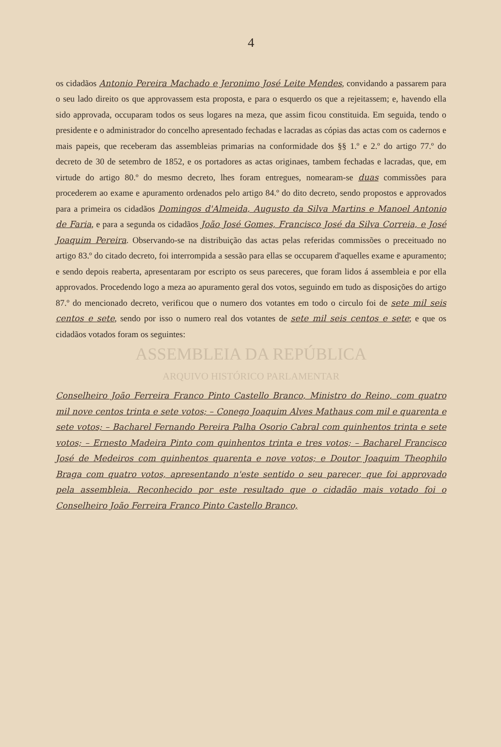4
os cidadãos Antonio Pereira Machado e Jeronimo José Leite Mendes, convidando a passarem para o seu lado direito os que approvassem esta proposta, e para o esquerdo os que a rejeitassem; e, havendo ella sido approvada, occuparam todos os seus logares na meza, que assim ficou constituida. Em seguida, tendo o presidente e o administrador do concelho apresentado fechadas e lacradas as cópias das actas com os cadernos e mais papeis, que receberam das assembleias primarias na conformidade dos §§ 1.º e 2.º do artigo 77.º do decreto de 30 de setembro de 1852, e os portadores as actas originaes, tambem fechadas e lacradas, que, em virtude do artigo 80.º do mesmo decreto, lhes foram entregues, nomearam-se duas commissões para procederem ao exame e apuramento ordenados pelo artigo 84.º do dito decreto, sendo propostos e approvados para a primeira os cidadãos Domingos d'Almeida, Augusto da Silva Martins e Manoel Antonio de Faria, e para a segunda os cidadãos João José Gomes, Francisco José da Silva Correia, e José Joaquim Pereira. Observando-se na distribuição das actas pelas referidas commissões o preceituado no artigo 83.º do citado decreto, foi interrompida a sessão para ellas se occuparem d'aquelles exame e apuramento; e sendo depois reaberta, apresentaram por escripto os seus pareceres, que foram lidos á assembleia e por ella approvados. Procedendo logo a meza ao apuramento geral dos votos, seguindo em tudo as disposições do artigo 87.º do mencionado decreto, verificou que o numero dos votantes em todo o circulo foi de sete mil seis centos e sete, sendo por isso o numero real dos votantes de sete mil seis centos e sete; e que os cidadãos votados foram os seguintes:
ASSEMBLEIA DA REPÚBLICA
ARQUIVO HISTÓRICO PARLAMENTAR
Conselheiro João Ferreira Franco Pinto Castello Branco, Ministro do Reino, com quatro mil nove centos trinta e sete votos; – Conego Joaquim Alves Mathaus com mil e quarenta e sete votos; – Bacharel Fernando Pereira Palha Osorio Cabral com quinhentos trinta e sete votos; – Ernesto Madeira Pinto com quinhentos trinta e tres votos; – Bacharel Francisco José de Medeiros com quinhentos quarenta e nove votos; e Doutor Joaquim Theophilo Braga com quatro votos, apresentando n'este sentido o seu parecer, que foi approvado pela assembleia. Reconhecido por este resultado que o cidadão mais votado foi o Conselheiro João Ferreira Franco Pinto Castello Branco,